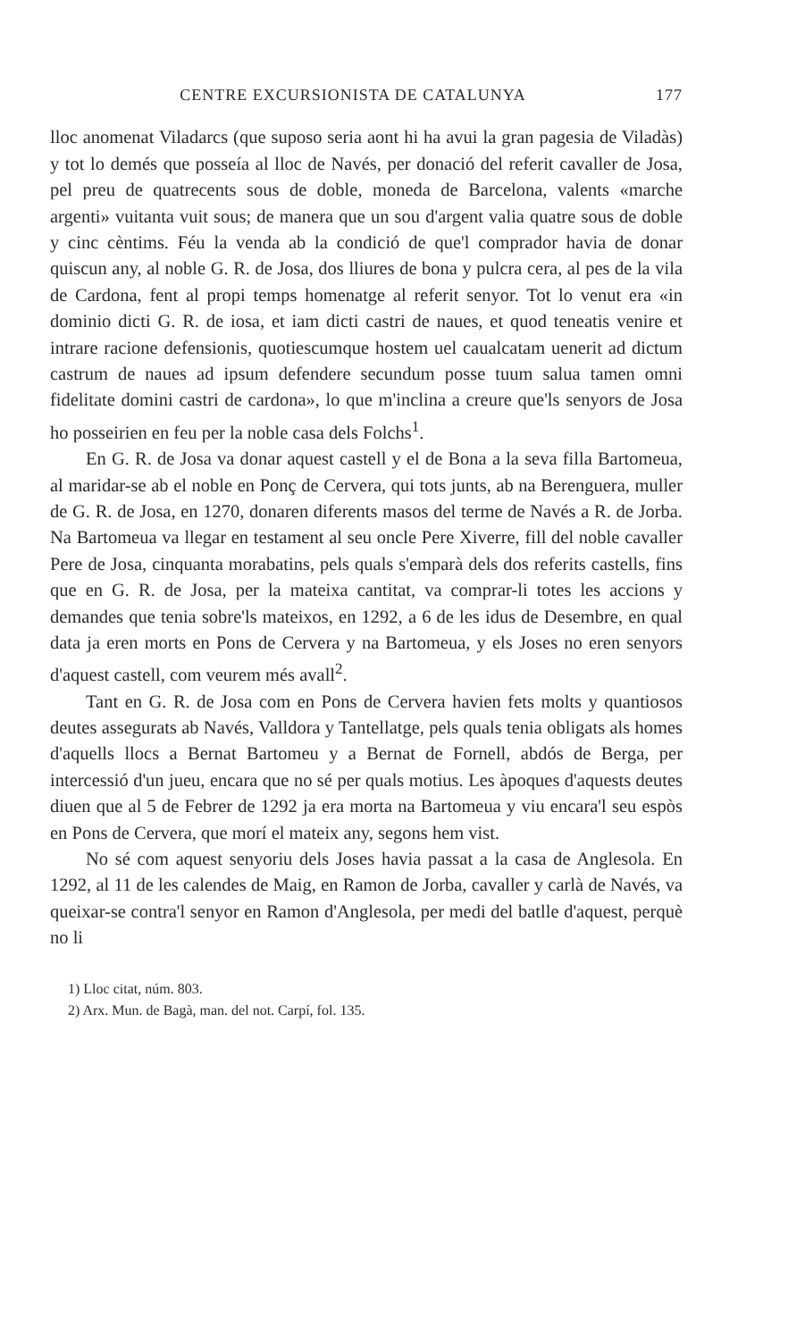CENTRE EXCURSIONISTA DE CATALUNYA 177
lloc anomenat Viladarcs (que suposo seria aont hi ha avui la gran pagesia de Viladàs) y tot lo demés que posseía al lloc de Navés, per donació del referit cavaller de Josa, pel preu de quatrecents sous de doble, moneda de Barcelona, valents «marche argenti» vuitanta vuit sous; de manera que un sou d'argent valia quatre sous de doble y cinc cèntims. Féu la venda ab la condició de que'l comprador havia de donar quiscun any, al noble G. R. de Josa, dos lliures de bona y pulcra cera, al pes de la vila de Cardona, fent al propi temps homenatge al referit senyor. Tot lo venut era «in dominio dicti G. R. de iosa, et iam dicti castri de naues, et quod teneatis venire et intrare racione defensionis, quotiescumque hostem uel caualcatam uenerit ad dictum castrum de naues ad ipsum defendere secundum posse tuum salua tamen omni fidelitate domini castri de cardona», lo que m'inclina a creure que'ls senyors de Josa ho posseirien en feu per la noble casa dels Folchs<sup>1</sup>.
En G. R. de Josa va donar aquest castell y el de Bona a la seva filla Bartomeua, al maridar-se ab el noble en Ponç de Cervera, qui tots junts, ab na Berenguera, muller de G. R. de Josa, en 1270, donaren diferents masos del terme de Navés a R. de Jorba. Na Bartomeua va llegar en testament al seu oncle Pere Xiverre, fill del noble cavaller Pere de Josa, cinquanta morabatins, pels quals s'emparà dels dos referits castells, fins que en G. R. de Josa, per la mateixa cantitat, va comprar-li totes les accions y demandes que tenia sobre'ls mateixos, en 1292, a 6 de les idus de Desembre, en qual data ja eren morts en Pons de Cervera y na Bartomeua, y els Joses no eren senyors d'aquest castell, com veurem més avall<sup>2</sup>.
Tant en G. R. de Josa com en Pons de Cervera havien fets molts y quantiosos deutes assegurats ab Navés, Valldora y Tantellatge, pels quals tenia obligats als homes d'aquells llocs a Bernat Bartomeu y a Bernat de Fornell, abdós de Berga, per intercessió d'un jueu, encara que no sé per quals motius. Les àpoques d'aquests deutes diuen que al 5 de Febrer de 1292 ja era morta na Bartomeua y viu encara'l seu espòs en Pons de Cervera, que morí el mateix any, segons hem vist.
No sé com aquest senyoriu dels Joses havia passat a la casa de Anglesola. En 1292, al 11 de les calendes de Maig, en Ramon de Jorba, cavaller y carlà de Navés, va queixar-se contra'l senyor en Ramon d'Anglesola, per medi del batlle d'aquest, perquè no li
1) Lloc citat, núm. 803.
2) Arx. Mun. de Bagà, man. del not. Carpí, fol. 135.